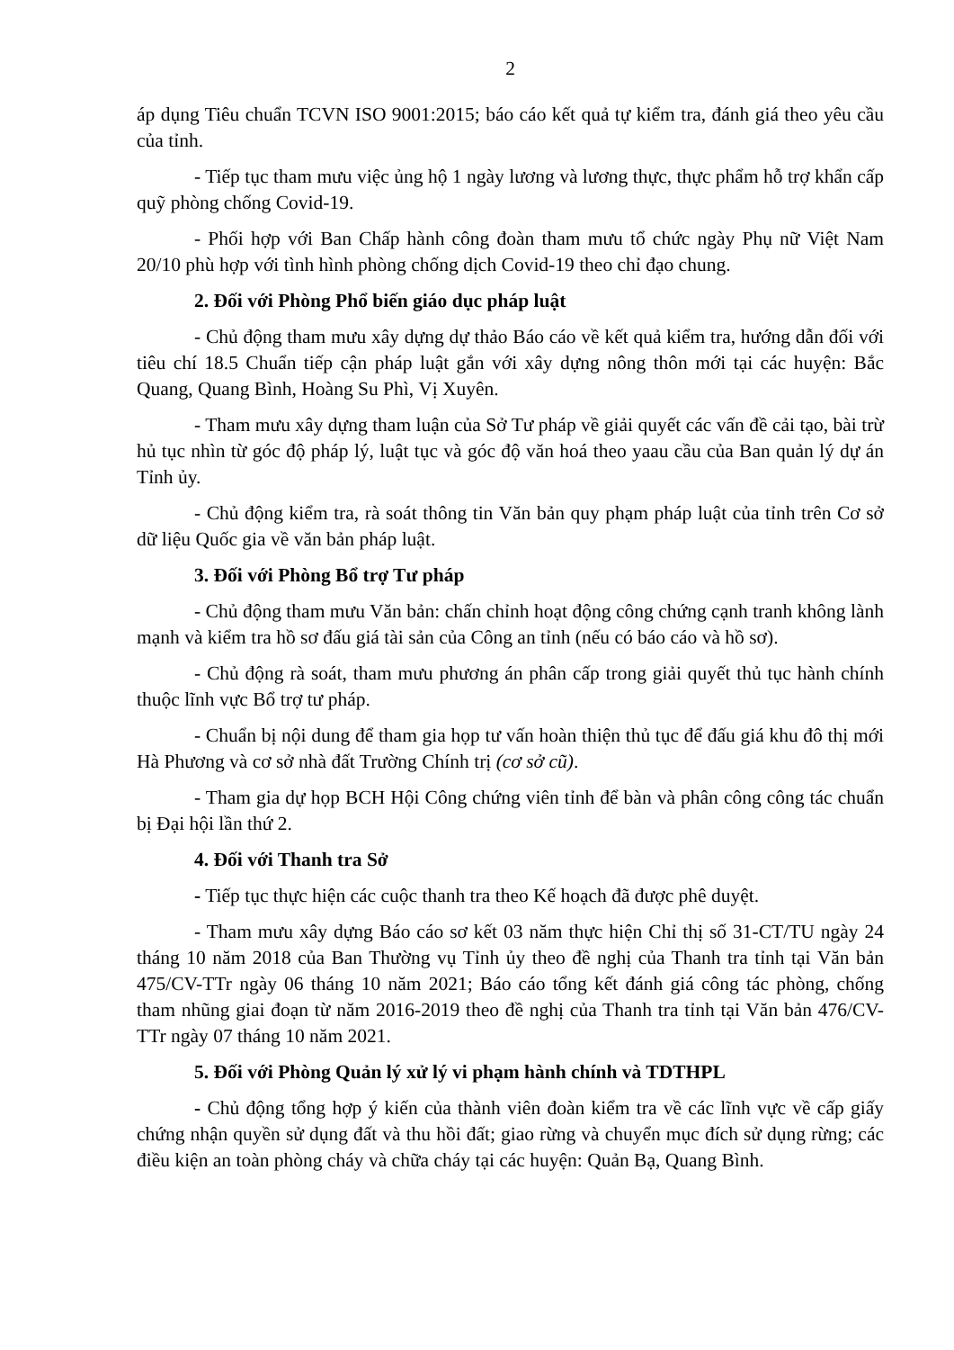2
áp dụng Tiêu chuẩn TCVN ISO 9001:2015; báo cáo kết quả tự kiểm tra, đánh giá theo yêu cầu của tỉnh.
- Tiếp tục tham mưu việc ủng hộ 1 ngày lương và lương thực, thực phẩm hỗ trợ khẩn cấp quỹ phòng chống Covid-19.
- Phối hợp với Ban Chấp hành công đoàn tham mưu tổ chức ngày Phụ nữ Việt Nam 20/10 phù hợp với tình hình phòng chống dịch Covid-19 theo chỉ đạo chung.
2. Đối với Phòng Phổ biến giáo dục pháp luật
- Chủ động tham mưu xây dựng dự thảo Báo cáo về kết quả kiểm tra, hướng dẫn đối với tiêu chí 18.5 Chuẩn tiếp cận pháp luật gắn với xây dựng nông thôn mới tại các huyện: Bắc Quang, Quang Bình, Hoàng Su Phì, Vị Xuyên.
- Tham mưu xây dựng tham luận của Sở Tư pháp về giải quyết các vấn đề cải tạo, bài trừ hủ tục nhìn từ góc độ pháp lý, luật tục và góc độ văn hoá theo yaau cầu của Ban quản lý dự án Tỉnh ủy.
- Chủ động kiểm tra, rà soát thông tin Văn bản quy phạm pháp luật của tỉnh trên Cơ sở dữ liệu Quốc gia về văn bản pháp luật.
3. Đối với Phòng Bổ trợ Tư pháp
- Chủ động tham mưu Văn bản: chấn chỉnh hoạt động công chứng cạnh tranh không lành mạnh và kiểm tra hồ sơ đấu giá tài sản của Công an tỉnh (nếu có báo cáo và hồ sơ).
- Chủ động rà soát, tham mưu phương án phân cấp trong giải quyết thủ tục hành chính thuộc lĩnh vực Bổ trợ tư pháp.
- Chuẩn bị nội dung để tham gia họp tư vấn hoàn thiện thủ tục để đấu giá khu đô thị mới Hà Phương và cơ sở nhà đất Trường Chính trị (cơ sở cũ).
- Tham gia dự họp BCH Hội Công chứng viên tỉnh để bàn và phân công công tác chuẩn bị Đại hội lần thứ 2.
4. Đối với Thanh tra Sở
- Tiếp tục thực hiện các cuộc thanh tra theo Kế hoạch đã được phê duyệt.
- Tham mưu xây dựng Báo cáo sơ kết 03 năm thực hiện Chỉ thị số 31-CT/TU ngày 24 tháng 10 năm 2018 của Ban Thường vụ Tỉnh ủy theo đề nghị của Thanh tra tỉnh tại Văn bản 475/CV-TTr ngày 06 tháng 10 năm 2021; Báo cáo tổng kết đánh giá công tác phòng, chống tham nhũng giai đoạn từ năm 2016-2019 theo đề nghị của Thanh tra tỉnh tại Văn bản 476/CV-TTr ngày 07 tháng 10 năm 2021.
5. Đối với Phòng Quản lý xử lý vi phạm hành chính và TDTHPL
- Chủ động tổng hợp ý kiến của thành viên đoàn kiểm tra về các lĩnh vực về cấp giấy chứng nhận quyền sử dụng đất và thu hồi đất; giao rừng và chuyển mục đích sử dụng rừng; các điều kiện an toàn phòng cháy và chữa cháy tại các huyện: Quản Bạ, Quang Bình.